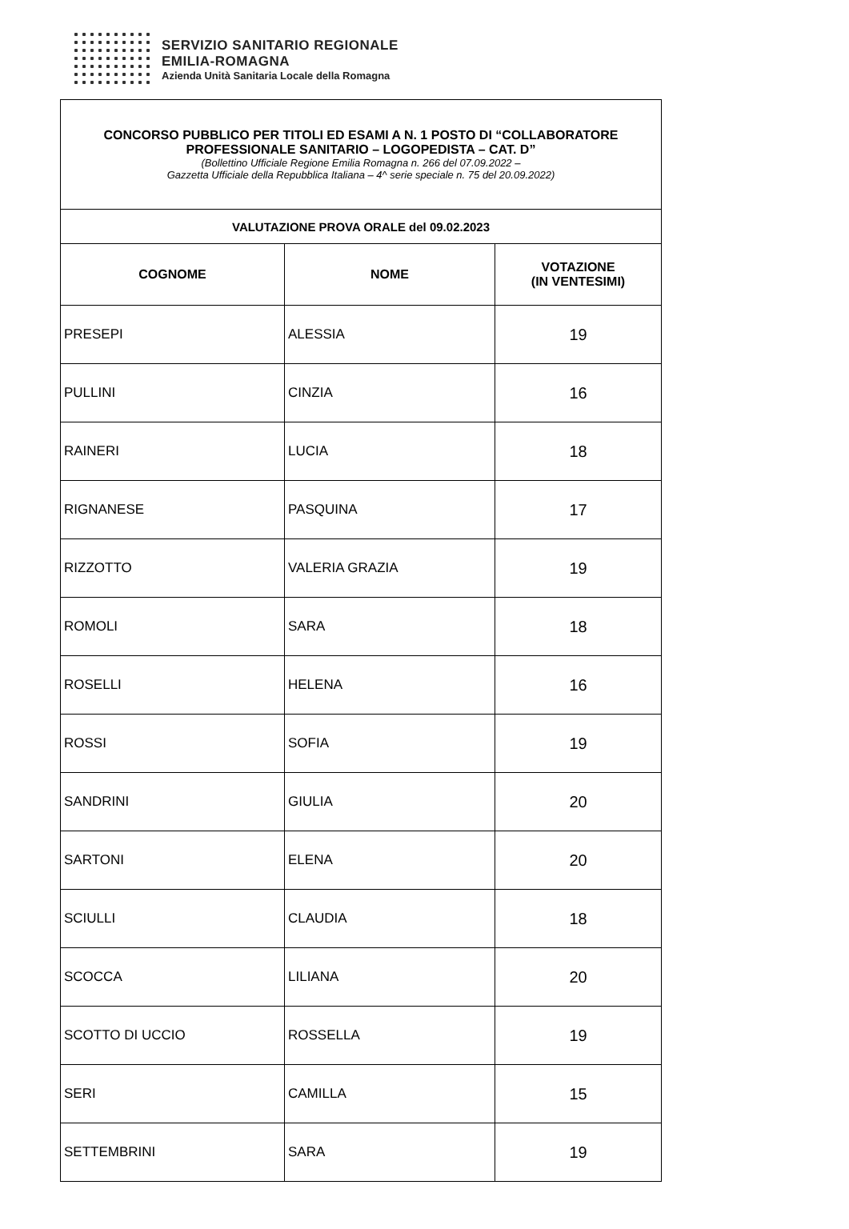SERVIZIO SANITARIO REGIONALE
EMILIA-ROMAGNA
Azienda Unità Sanitaria Locale della Romagna
| CONCORSO PUBBLICO PER TITOLI ED ESAMI A N. 1 POSTO DI “COLLABORATORE PROFESSIONALE SANITARIO – LOGOPEDISTA – CAT. D” (Bollettino Ufficiale Regione Emilia Romagna n. 266 del 07.09.2022 – Gazzetta Ufficiale della Repubblica Italiana – 4^ serie speciale n. 75 del 20.09.2022) | | |
| VALUTAZIONE PROVA ORALE del 09.02.2023 | | |
| COGNOME | NOME | VOTAZIONE (IN VENTESIMI) |
| PRESEPI | ALESSIA | 19 |
| PULLINI | CINZIA | 16 |
| RAINERI | LUCIA | 18 |
| RIGNANESE | PASQUINA | 17 |
| RIZZOTTO | VALERIA GRAZIA | 19 |
| ROMOLI | SARA | 18 |
| ROSELLI | HELENA | 16 |
| ROSSI | SOFIA | 19 |
| SANDRINI | GIULIA | 20 |
| SARTONI | ELENA | 20 |
| SCIULLI | CLAUDIA | 18 |
| SCOCCA | LILIANA | 20 |
| SCOTTO DI UCCIO | ROSSELLA | 19 |
| SERI | CAMILLA | 15 |
| SETTEMBRINI | SARA | 19 |